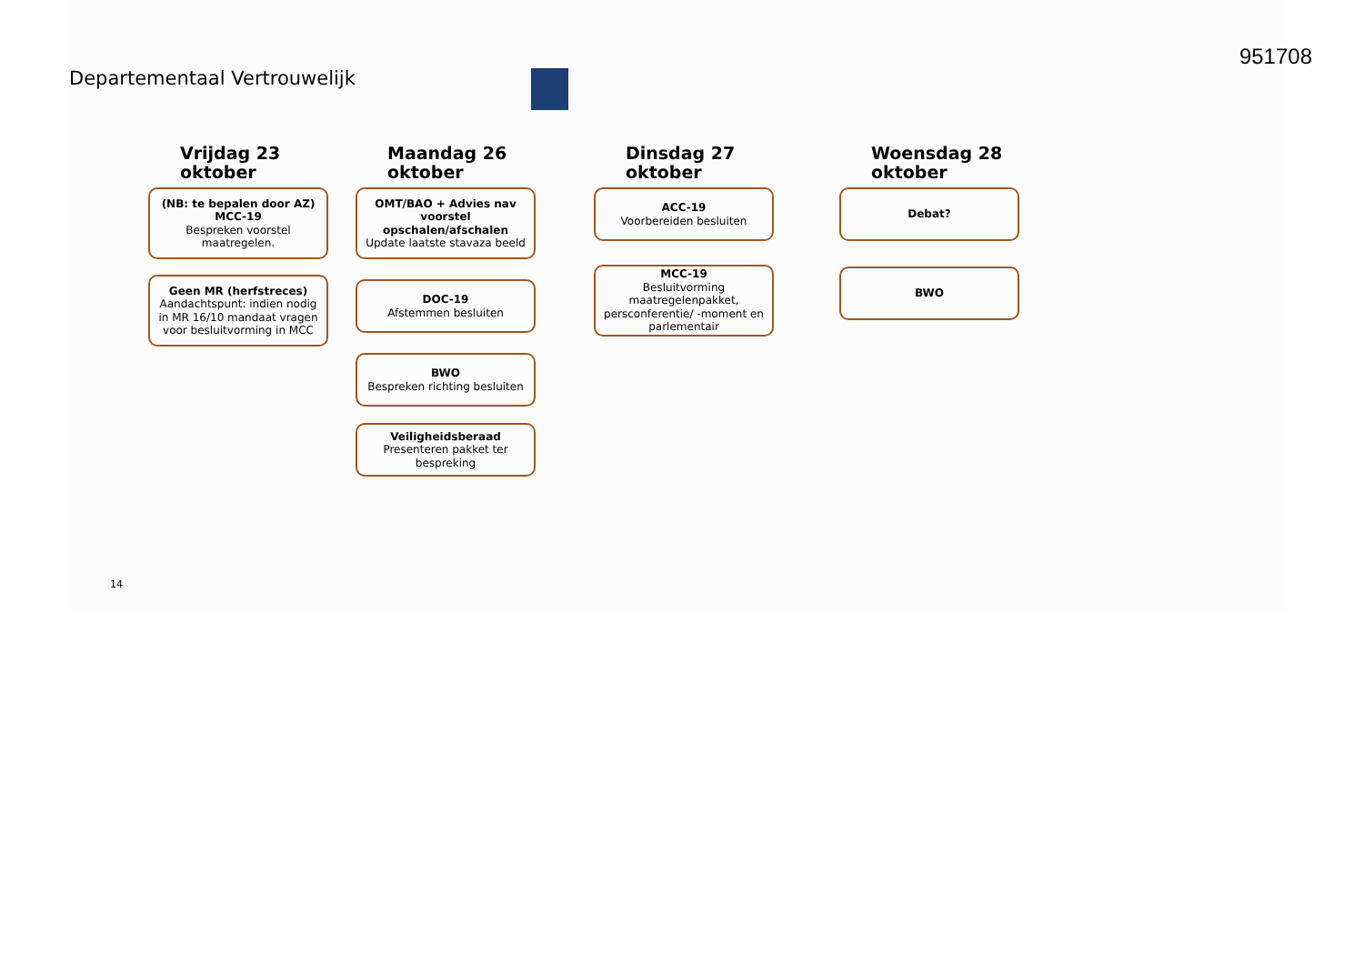951708
Departementaal Vertrouwelijk
Vrijdag 23 oktober
(NB: te bepalen door AZ)
MCC-19
Bespreken voorstel maatregelen.
Geen MR (herfstreces)
Aandachtspunt: indien nodig in MR 16/10 mandaat vragen voor besluitvorming in MCC
Maandag 26 oktober
OMT/BAO + Advies nav voorstel opschalen/afschalen
Update laatste stavaza beeld
DOC-19
Afstemmen besluiten
BWO
Bespreken richting besluiten
Veiligheidsberaad
Presenteren pakket ter bespreking
Dinsdag 27 oktober
ACC-19
Voorbereiden besluiten
MCC-19
Besluitvorming maatregelenpakket, persconferentie/ -moment en parlementair
Woensdag 28 oktober
Debat?
BWO
14